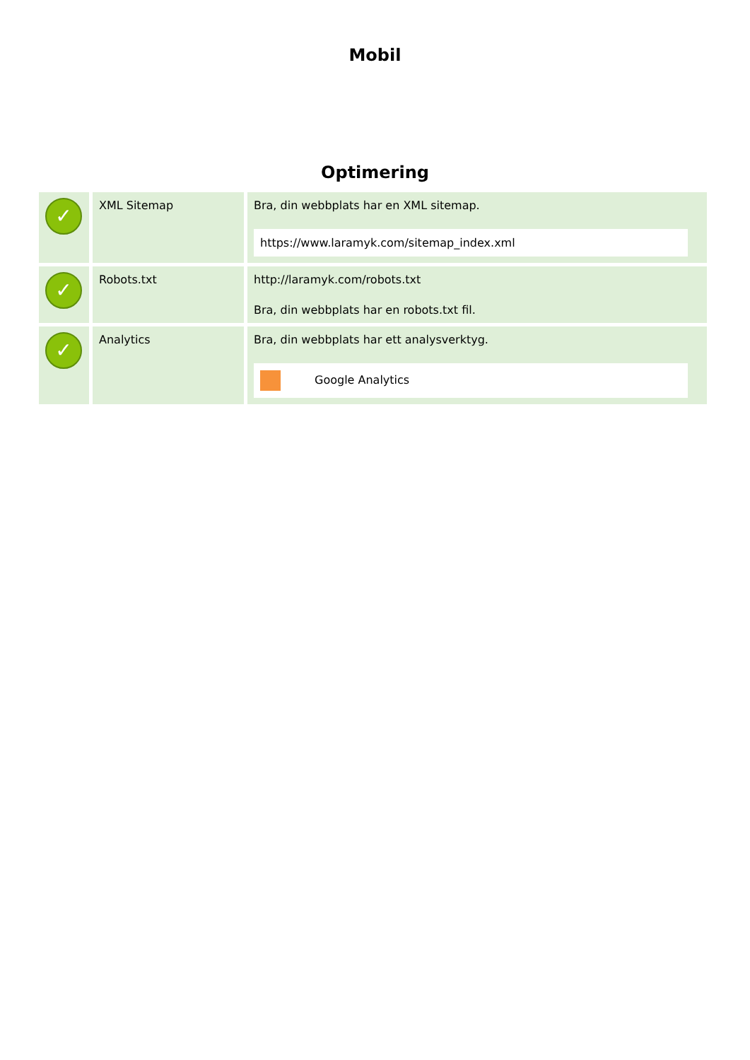Mobil
Optimering
| ✓ | XML Sitemap | Bra, din webbplats har en XML sitemap. https://www.laramyk.com/sitemap_index.xml |
| ✓ | Robots.txt | http://laramyk.com/robots.txt Bra, din webbplats har en robots.txt fil. |
| ✓ | Analytics | Bra, din webbplats har ett analysverktyg. Google Analytics |